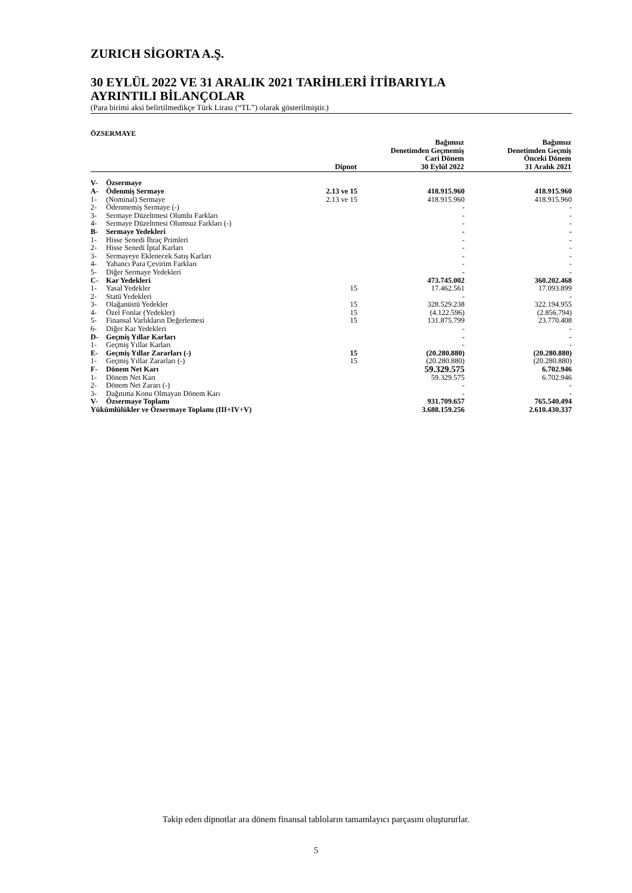ZURICH SİGORTA A.Ş.
30 EYLÜL 2022 VE 31 ARALIK 2021 TARİHLERİ İTİBARIYLA
AYRINTILI BİLANÇOLAR
(Para birimi aksi belirtilmedikçe Türk Lirası (“TL”) olarak gösterilmiştir.)
ÖZSERMAYE
| | | Dipnot | Bağımsız Denetimden Geçmemiş Cari Dönem 30 Eylül 2022 | Bağımsız Denetimden Geçmiş Önceki Dönem 31 Aralık 2021 |
| --- | --- | --- | --- | --- |
| V- | Özsermaye | | | |
| A- | Ödenmiş Sermaye | 2.13 ve 15 | 418.915.960 | 418.915.960 |
| 1- | (Nominal) Sermaye | 2.13 ve 15 | 418.915.960 | 418.915.960 |
| 2- | Ödenmemiş Sermaye (-) | | - | - |
| 3- | Sermaye Düzeltmesi Olumlu Farkları | | - | - |
| 4- | Sermaye Düzeltmesi Olumsuz Farkları (-) | | - | - |
| B- | Sermaye Yedekleri | | - | - |
| 1- | Hisse Senedi İhraç Primleri | | - | - |
| 2- | Hisse Senedi İptal Karları | | - | - |
| 3- | Sermayeye Eklenecek Satış Karları | | - | - |
| 4- | Yabancı Para Çevirim Farkları | | - | - |
| 5- | Diğer Sermaye Yedekleri | | - | - |
| C- | Kar Yedekleri | | 473.745.002 | 360.202.468 |
| 1- | Yasal Yedekler | 15 | 17.462.561 | 17.093.899 |
| 2- | Statü Yedekleri | | - | - |
| 3- | Olağanüstü Yedekler | 15 | 328.529.238 | 322.194.955 |
| 4- | Özel Fonlar (Yedekler) | 15 | (4.122.596) | (2.856.794) |
| 5- | Finansal Varlıkların Değerlemesi | 15 | 131.875.799 | 23.770.408 |
| 6- | Diğer Kar Yedekleri | | - | - |
| D- | Geçmiş Yıllar Karları | | - | - |
| 1- | Geçmiş Yıllar Karları | | - | - |
| E- | Geçmiş Yıllar Zararları (-) | 15 | (20.280.880) | (20.280.880) |
| 1- | Geçmiş Yıllar Zararları (-) | 15 | (20.280.880) | (20.280.880) |
| F- | Dönem Net Karı | | 59.329.575 | 6.702.946 |
| 1- | Dönem Net Karı | | 59.329.575 | 6.702.946 |
| 2- | Dönem Net Zararı (-) | | - | - |
| 3- | Dağıtıma Konu Olmayan Dönem Karı | | - | - |
| V- | Özsermaye Toplamı | | 931.709.657 | 765.540.494 |
| Yükümlülükler ve Özsermaye Toplamı (III+IV+V) | | | 3.688.159.256 | 2.610.430.337 |
Takip eden dipnotlar ara dönem finansal tabloların tamamlayıcı parçasını oluştururlar.
5